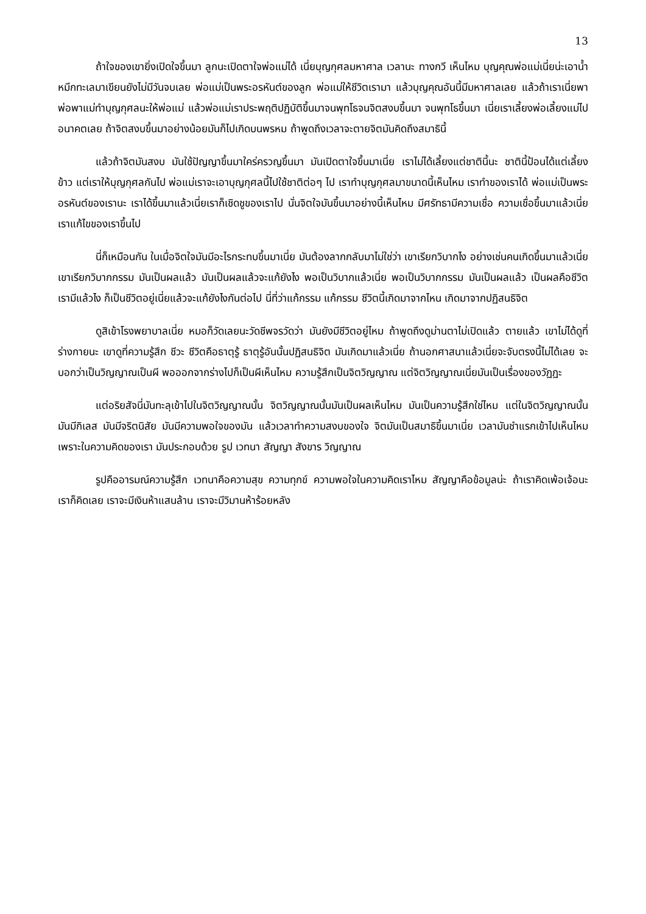13
ถ้าใจของเขายิ่งเปิดใจขึ้นมา ลูกนะเปิดตาใจพ่อแม่ได้ เนี่ยบุญกุศลมหาศาล เวลานะ ทางกวี เห็นไหม บุญคุณพ่อแม่เนี่ยน่ะเอาน้ำหมึกทะเลมาเขียนยังไม่มีวันจบเลย พ่อแม่เป็นพระอรหันต์ของลูก พ่อแม่ให้ชีวิตเรามา แล้วบุญคุณอันนี้มีมหาศาลเลย แล้วถ้าเราเนี่ยพาพ่อพาแม่ทำบุญกุศลนะให้พ่อแม่ แล้วพ่อแม่เราประพฤติปฏิบัติขึ้นมาจนพุทโธจนจิตสงบขึ้นมา จนพุทโธขึ้นมา เนี่ยเราเลี้ยงพ่อเลี้ยงแม่ไปอนาคตเลย ถ้าจิตสงบขึ้นมาอย่างน้อยมันก็ไปเกิดบนพรหม ถ้าพูดถึงเวลาจะตายจิตมันคิดถึงสมาธินี้
แล้วถ้าจิตมันสงบ มันใช้ปัญญาขึ้นมาใคร่ครวญขึ้นมา มันเปิดตาใจขึ้นมาเนี่ย เราไม่ได้เลี้ยงแต่ชาตินี้นะ ชาตินี้ป้อนได้แต่เลี้ยงข้าว แต่เราให้บุญกุศลกันไป พ่อแม่เราจะเอาบุญกุศลนี้ไปใช้ชาติต่อๆ ไป เราทำบุญกุศลมาขนาดนี้เห็นไหม เราทำของเราได้ พ่อแม่เป็นพระอรหันต์ของเรานะ เราได้ขึ้นมาแล้วเนี่ยเราก็เชิดชูของเราไป นั่นจิตใจมันขึ้นมาอย่างนี้เห็นไหม มีศรัทธามีความเชื่อ ความเชื่อขึ้นมาแล้วเนี่ย เราแก้ไขของเราขึ้นไป
นี่ก็เหมือนกัน ในเมื่อจิตใจมันมีอะไรกระทบขึ้นมาเนี่ย มันต้องลากกลับมาไม่ใช่ว่า เขาเรียกวิบากไง อย่างเช่นคนเกิดขึ้นมาแล้วเนี่ยเขาเรียกวิบากกรรม มันเป็นผลแล้ว มันเป็นผลแล้วจะแก้ยังไง พอเป็นวิบากแล้วเนี่ย พอเป็นวิบากกรรม มันเป็นผลแล้ว เป็นผลคือชีวิตเรามีแล้วไง ก็เป็นชีวิตอยู่เนี่ยแล้วจะแก้ยังไงกันต่อไป นี่ที่ว่าแก้กรรม แก้กรรม ชีวิตนี้เกิดมาจากไหน เกิดมาจากปฏิสนธิจิต
ดูสิเข้าโรงพยาบาลเนี่ย หมอก็วัดเลยนะวัดชีพจรวัดว่า มันยังมีชีวิตอยู่ไหม ถ้าพูดถึงดูม่านตาไม่เปิดแล้ว ตายแล้ว เขาไม่ได้ดูที่ร่างกายนะ เขาดูที่ความรู้สึก ชีวะ ชีวิตคือธาตุรู้ ธาตุรู้อันนั้นปฏิสนธิจิต มันเกิดมาแล้วเนี่ย ถ้านอกศาสนาแล้วเนี่ยจะจับตรงนี้ไม่ได้เลย จะบอกว่าเป็นวิญญาณเป็นผี พอออกจากร่างไปก็เป็นผีเห็นไหม ความรู้สึกเป็นจิตวิญญาณ แต่จิตวิญญาณเนี่ยมันเป็นเรื่องของวัฏฏะ
แต่อริยสัจนี่มันทะลุเข้าไปในจิตวิญญาณนั้น จิตวิญญาณนั้นมันเป็นผลเห็นไหม มันเป็นความรู้สึกใช่ไหม แต่ในจิตวิญญาณนั้นมันมีกิเลส มันมีจริตนิสัย มันมีความพอใจของมัน แล้วเวลาทำความสงบของใจ จิตมันเป็นสมาธิขึ้นมาเนี่ย เวลามันชำแรกเข้าไปเห็นไหม เพราะในความคิดของเรา มันประกอบด้วย รูป เวทนา สัญญา สังขาร วิญญาณ
รูปคืออารมณ์ความรู้สึก เวทนาคือความสุข ความทุกข์ ความพอใจในความคิดเราไหม สัญญาคือข้อมูลน่ะ ถ้าเราคิดเพ้อเจ้อนะ เราก็คิดเลย เราจะมีเงินห้าแสนล้าน เราจะมีวิมานห้าร้อยหลัง